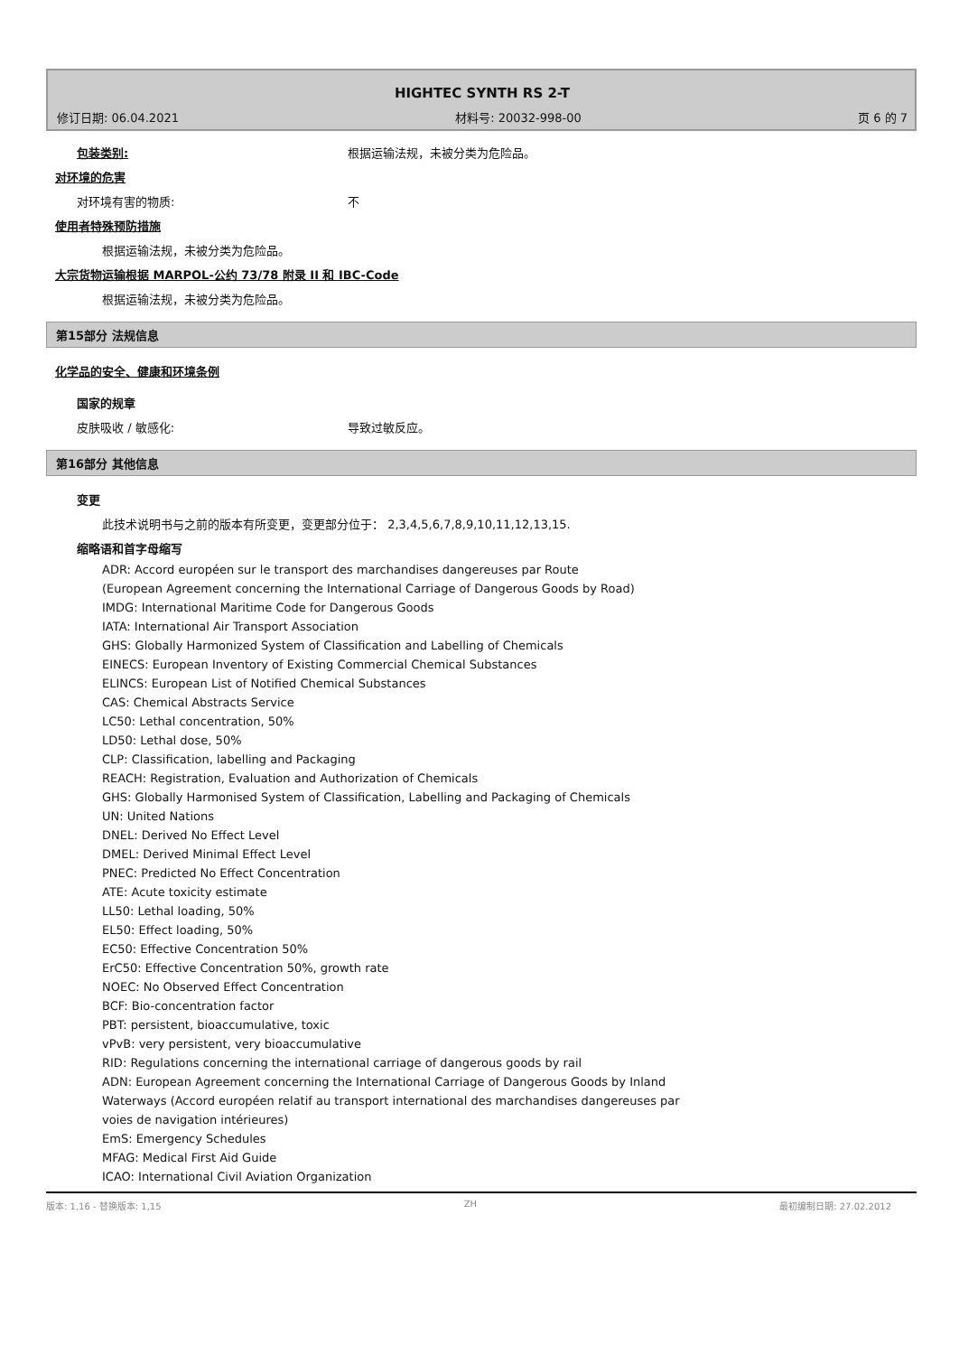HIGHTEC SYNTH RS 2-T
修订日期: 06.04.2021 材料号: 20032-998-00 页 6 的 7
包装类别: 根据运输法规，未被分类为危险品。
对环境的危害
对环境有害的物质: 不
使用者特殊预防措施
根据运输法规，未被分类为危险品。
大宗货物运输根据 MARPOL-公约 73/78 附录 II 和 IBC-Code
根据运输法规，未被分类为危险品。
第15部分 法规信息
化学品的安全、健康和环境条例
国家的规章
皮肤吸收 / 敏感化: 导致过敏反应。
第16部分 其他信息
变更
此技术说明书与之前的版本有所变更，变更部分位于： 2,3,4,5,6,7,8,9,10,11,12,13,15.
缩略语和首字母缩写
ADR: Accord européen sur le transport des marchandises dangereuses par Route
(European Agreement concerning the International Carriage of Dangerous Goods by Road)
IMDG: International Maritime Code for Dangerous Goods
IATA: International Air Transport Association
GHS: Globally Harmonized System of Classification and Labelling of Chemicals
EINECS: European Inventory of Existing Commercial Chemical Substances
ELINCS: European List of Notified Chemical Substances
CAS: Chemical Abstracts Service
LC50: Lethal concentration, 50%
LD50: Lethal dose, 50%
CLP: Classification, labelling and Packaging
REACH: Registration, Evaluation and Authorization of Chemicals
GHS: Globally Harmonised System of Classification, Labelling and Packaging of Chemicals
UN: United Nations
DNEL: Derived No Effect Level
DMEL: Derived Minimal Effect Level
PNEC: Predicted No Effect Concentration
ATE: Acute toxicity estimate
LL50: Lethal loading, 50%
EL50: Effect loading, 50%
EC50: Effective Concentration 50%
ErC50: Effective Concentration 50%, growth rate
NOEC: No Observed Effect Concentration
BCF: Bio-concentration factor
PBT: persistent, bioaccumulative, toxic
vPvB: very persistent, very bioaccumulative
RID: Regulations concerning the international carriage of dangerous goods by rail
ADN: European Agreement concerning the International Carriage of Dangerous Goods by Inland
Waterways (Accord européen relatif au transport international des marchandises dangereuses par
voies de navigation intérieures)
EmS: Emergency Schedules
MFAG: Medical First Aid Guide
ICAO: International Civil Aviation Organization
版本: 1,16 - 替换版本: 1,15 ZH 最初编制日期: 27.02.2012